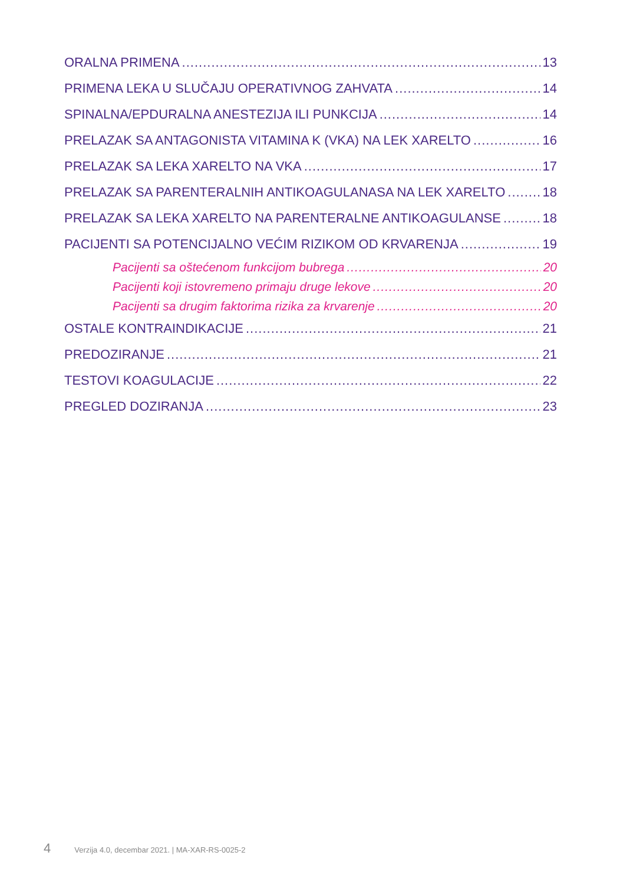ORALNA PRIMENA 13
PRIMENA LEKA U SLUČAJU OPERATIVNOG ZAHVATA 14
SPINALNA/EPDURALNA ANESTEZIJA ILI PUNKCIJA 14
PRELAZAK SA ANTAGONISTA VITAMINA K (VKA) NA LEK XARELTO 16
PRELAZAK SA LEKA XARELTO NA VKA 17
PRELAZAK SA PARENTERALNIH ANTIKOAGULANASA NA LEK XARELTO 18
PRELAZAK SA LEKA XARELTO NA PARENTERALNE ANTIKOAGULANSE 18
PACIJENTI SA POTENCIJALNO VEĆIM RIZIKOM OD KRVARENJA 19
Pacijenti sa oštećenom funkcijom bubrega 20
Pacijenti koji istovremeno primaju druge lekove 20
Pacijenti sa drugim faktorima rizika za krvarenje 20
OSTALE KONTRAINDIKACIJE 21
PREDOZIRANJE 21
TESTOVI KOAGULACIJE 22
PREGLED DOZIRANJA 23
4 Verzija 4.0, decembar 2021. | MA-XAR-RS-0025-2